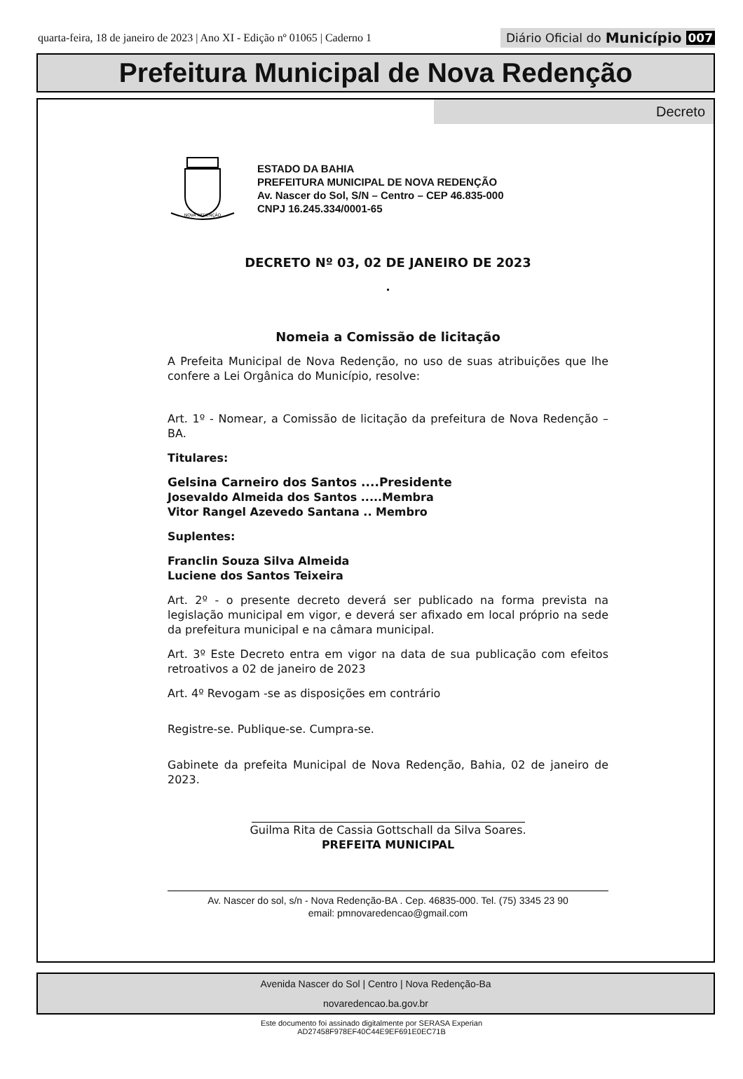quarta-feira, 18 de janeiro de 2023 | Ano XI - Edição nº 01065 | Caderno 1
Diário Oficial do Município 007
Prefeitura Municipal de Nova Redenção
Decreto
NOVA REDENÇÃO
ESTADO DA BAHIA
PREFEITURA MUNICIPAL DE NOVA REDENÇÃO
Av. Nascer do Sol, S/N – Centro – CEP 46.835-000
CNPJ 16.245.334/0001-65
DECRETO Nº 03, 02 DE JANEIRO DE 2023
.
Nomeia a Comissão de licitação
A Prefeita Municipal de Nova Redenção, no uso de suas atribuições que lhe confere a Lei Orgânica do Município, resolve:
Art. 1º - Nomear, a Comissão de licitação da prefeitura de Nova Redenção – BA.
Titulares:
Gelsina Carneiro dos Santos ....Presidente
Josevaldo Almeida dos Santos .....Membra
Vitor Rangel Azevedo Santana .. Membro
Suplentes:
Franclin Souza Silva Almeida
Luciene dos Santos Teixeira
Art. 2º - o presente decreto deverá ser publicado na forma prevista na legislação municipal em vigor, e deverá ser afixado em local próprio na sede da prefeitura municipal e na câmara municipal.
Art. 3º Este Decreto entra em vigor na data de sua publicação com efeitos retroativos a 02 de janeiro de 2023
Art. 4º Revogam -se as disposições em contrário
Registre-se. Publique-se. Cumpra-se.
Gabinete da prefeita Municipal de Nova Redenção, Bahia, 02 de janeiro de 2023.
Guilma Rita de Cassia Gottschall da Silva Soares.
PREFEITA MUNICIPAL
Av. Nascer do sol, s/n - Nova Redenção-BA . Cep. 46835-000. Tel. (75) 3345 23 90
email: pmnovaredencao@gmail.com
Avenida Nascer do Sol | Centro | Nova Redenção-Ba
novaredencao.ba.gov.br
Este documento foi assinado digitalmente por SERASA Experian
AD27458F978EF40C44E9EF691E0EC71B